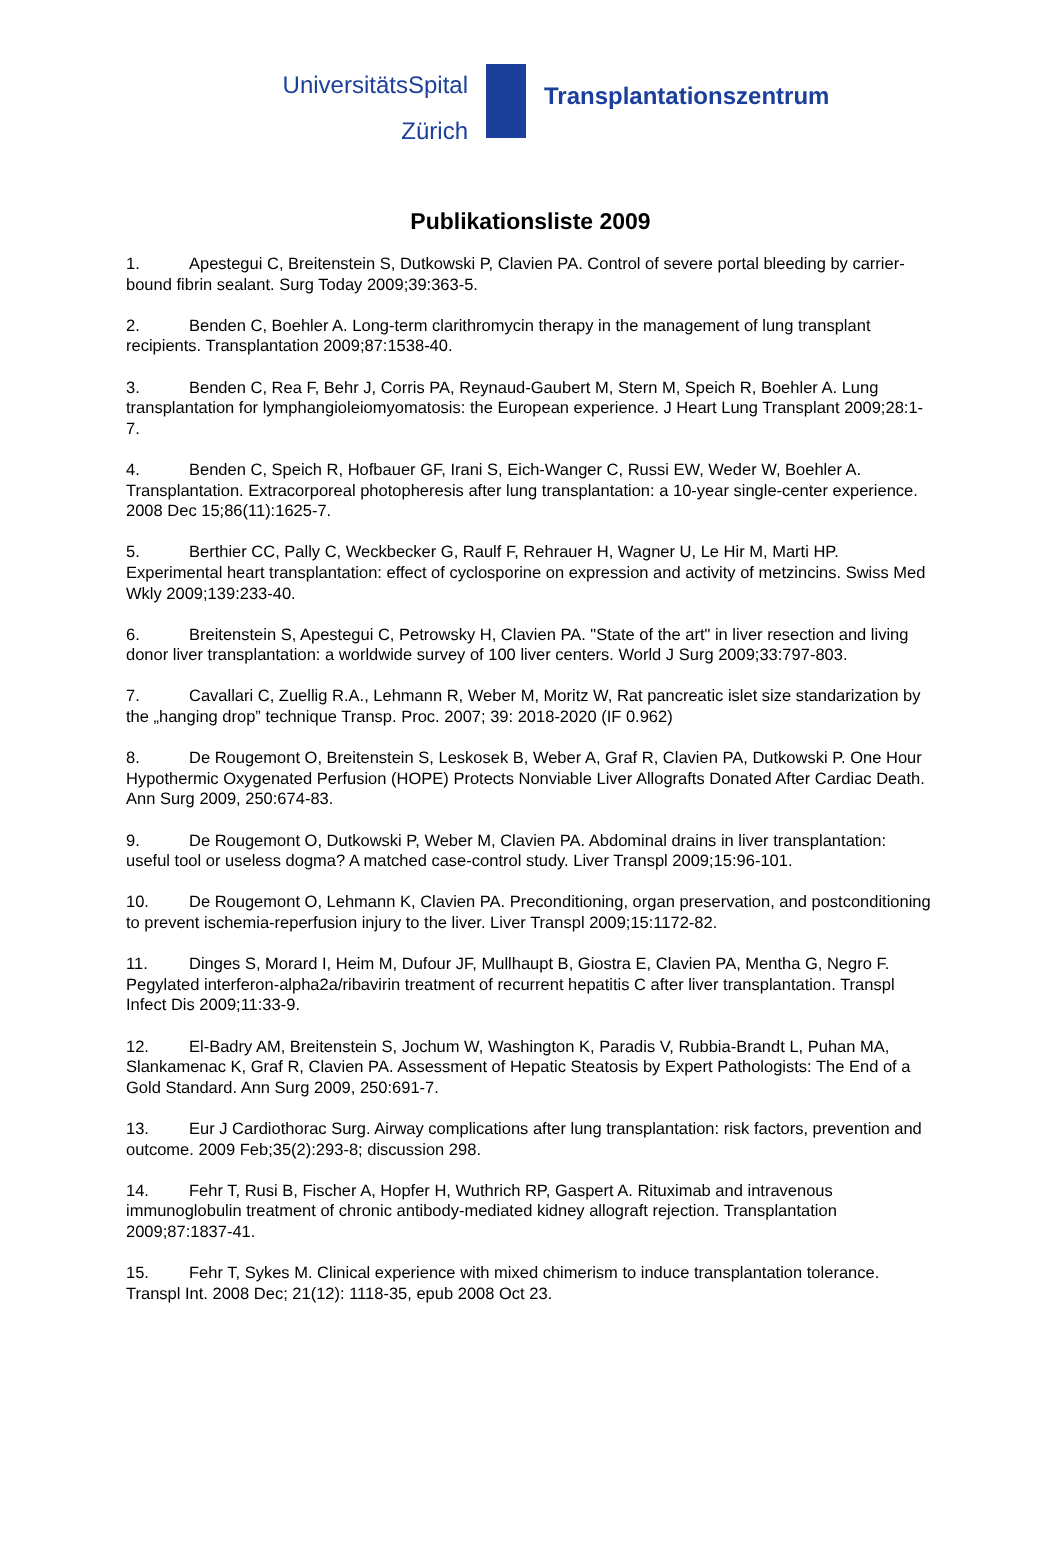UniversitätsSpital
Zürich
Transplantationszentrum
Publikationsliste 2009
1. Apestegui C, Breitenstein S, Dutkowski P, Clavien PA. Control of severe portal bleeding by carrier- bound fibrin sealant. Surg Today 2009;39:363-5.
2. Benden C, Boehler A. Long-term clarithromycin therapy in the management of lung transplant recipients. Transplantation 2009;87:1538-40.
3. Benden C, Rea F, Behr J, Corris PA, Reynaud-Gaubert M, Stern M, Speich R, Boehler A. Lung transplantation for lymphangioleiomyomatosis: the European experience. J Heart Lung Transplant 2009;28:1-7.
4. Benden C, Speich R, Hofbauer GF, Irani S, Eich-Wanger C, Russi EW, Weder W, Boehler A. Transplantation. Extracorporeal photopheresis after lung transplantation: a 10-year single-center experience. 2008 Dec 15;86(11):1625-7.
5. Berthier CC, Pally C, Weckbecker G, Raulf F, Rehrauer H, Wagner U, Le Hir M, Marti HP. Experimental heart transplantation: effect of cyclosporine on expression and activity of metzincins. Swiss Med Wkly 2009;139:233-40.
6. Breitenstein S, Apestegui C, Petrowsky H, Clavien PA. "State of the art" in liver resection and living donor liver transplantation: a worldwide survey of 100 liver centers. World J Surg 2009;33:797-803.
7. Cavallari C, Zuellig R.A., Lehmann R, Weber M, Moritz W, Rat pancreatic islet size standarization by the „hanging drop” technique Transp. Proc. 2007; 39: 2018-2020 (IF 0.962)
8. De Rougemont O, Breitenstein S, Leskosek B, Weber A, Graf R, Clavien PA, Dutkowski P. One Hour Hypothermic Oxygenated Perfusion (HOPE) Protects Nonviable Liver Allografts Donated After Cardiac Death. Ann Surg 2009, 250:674-83.
9. De Rougemont O, Dutkowski P, Weber M, Clavien PA. Abdominal drains in liver transplantation: useful tool or useless dogma? A matched case-control study. Liver Transpl 2009;15:96-101.
10. De Rougemont O, Lehmann K, Clavien PA. Preconditioning, organ preservation, and postconditioning to prevent ischemia-reperfusion injury to the liver. Liver Transpl 2009;15:1172-82.
11. Dinges S, Morard I, Heim M, Dufour JF, Mullhaupt B, Giostra E, Clavien PA, Mentha G, Negro F. Pegylated interferon-alpha2a/ribavirin treatment of recurrent hepatitis C after liver transplantation. Transpl Infect Dis 2009;11:33-9.
12. El-Badry AM, Breitenstein S, Jochum W, Washington K, Paradis V, Rubbia-Brandt L, Puhan MA, Slankamenac K, Graf R, Clavien PA. Assessment of Hepatic Steatosis by Expert Pathologists: The End of a Gold Standard. Ann Surg 2009, 250:691-7.
13. Eur J Cardiothorac Surg. Airway complications after lung transplantation: risk factors, prevention and outcome. 2009 Feb;35(2):293-8; discussion 298.
14. Fehr T, Rusi B, Fischer A, Hopfer H, Wuthrich RP, Gaspert A. Rituximab and intravenous immunoglobulin treatment of chronic antibody-mediated kidney allograft rejection. Transplantation 2009;87:1837-41.
15. Fehr T, Sykes M. Clinical experience with mixed chimerism to induce transplantation tolerance. Transpl Int. 2008 Dec; 21(12): 1118-35, epub 2008 Oct 23.